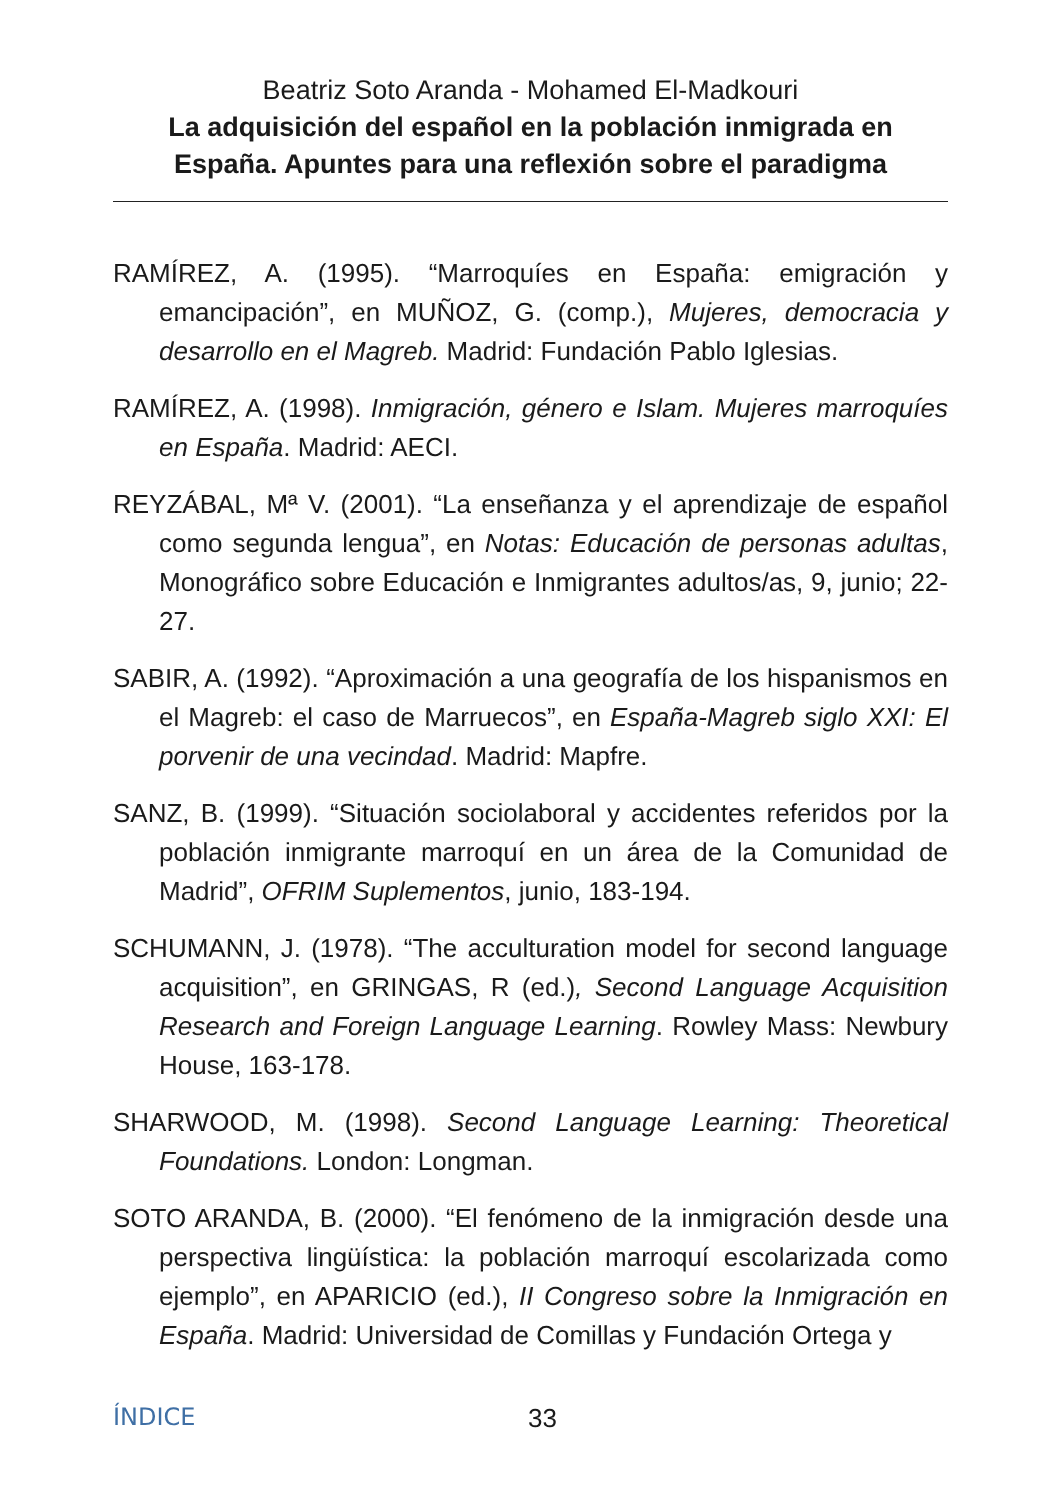Beatriz Soto Aranda - Mohamed El-Madkouri
La adquisición del español en la población inmigrada en España. Apuntes para una reflexión sobre el paradigma
RAMÍREZ, A. (1995). “Marroquíes en España: emigración y emancipación”, en MUÑOZ, G. (comp.), Mujeres, democracia y desarrollo en el Magreb. Madrid: Fundación Pablo Iglesias.
RAMÍREZ, A. (1998). Inmigración, género e Islam. Mujeres marroquíes en España. Madrid: AECI.
REYZÁBAL, Mª V. (2001). “La enseñanza y el aprendizaje de español como segunda lengua”, en Notas: Educación de personas adultas, Monográfico sobre Educación e Inmigrantes adultos/as, 9, junio; 22-27.
SABIR, A. (1992). “Aproximación a una geografía de los hispanismos en el Magreb: el caso de Marruecos”, en España-Magreb siglo XXI: El porvenir de una vecindad. Madrid: Mapfre.
SANZ, B. (1999). “Situación sociolaboral y accidentes referidos por la población inmigrante marroquí en un área de la Comunidad de Madrid”, OFRIM Suplementos, junio, 183-194.
SCHUMANN, J. (1978). “The acculturation model for second language acquisition”, en GRINGAS, R (ed.), Second Language Acquisition Research and Foreign Language Learning. Rowley Mass: Newbury House, 163-178.
SHARWOOD, M. (1998). Second Language Learning: Theoretical Foundations. London: Longman.
SOTO ARANDA, B. (2000). “El fenómeno de la inmigración desde una perspectiva lingüística: la población marroquí escolarizada como ejemplo”, en APARICIO (ed.), II Congreso sobre la Inmigración en España. Madrid: Universidad de Comillas y Fundación Ortega y
ÍNDICE 33